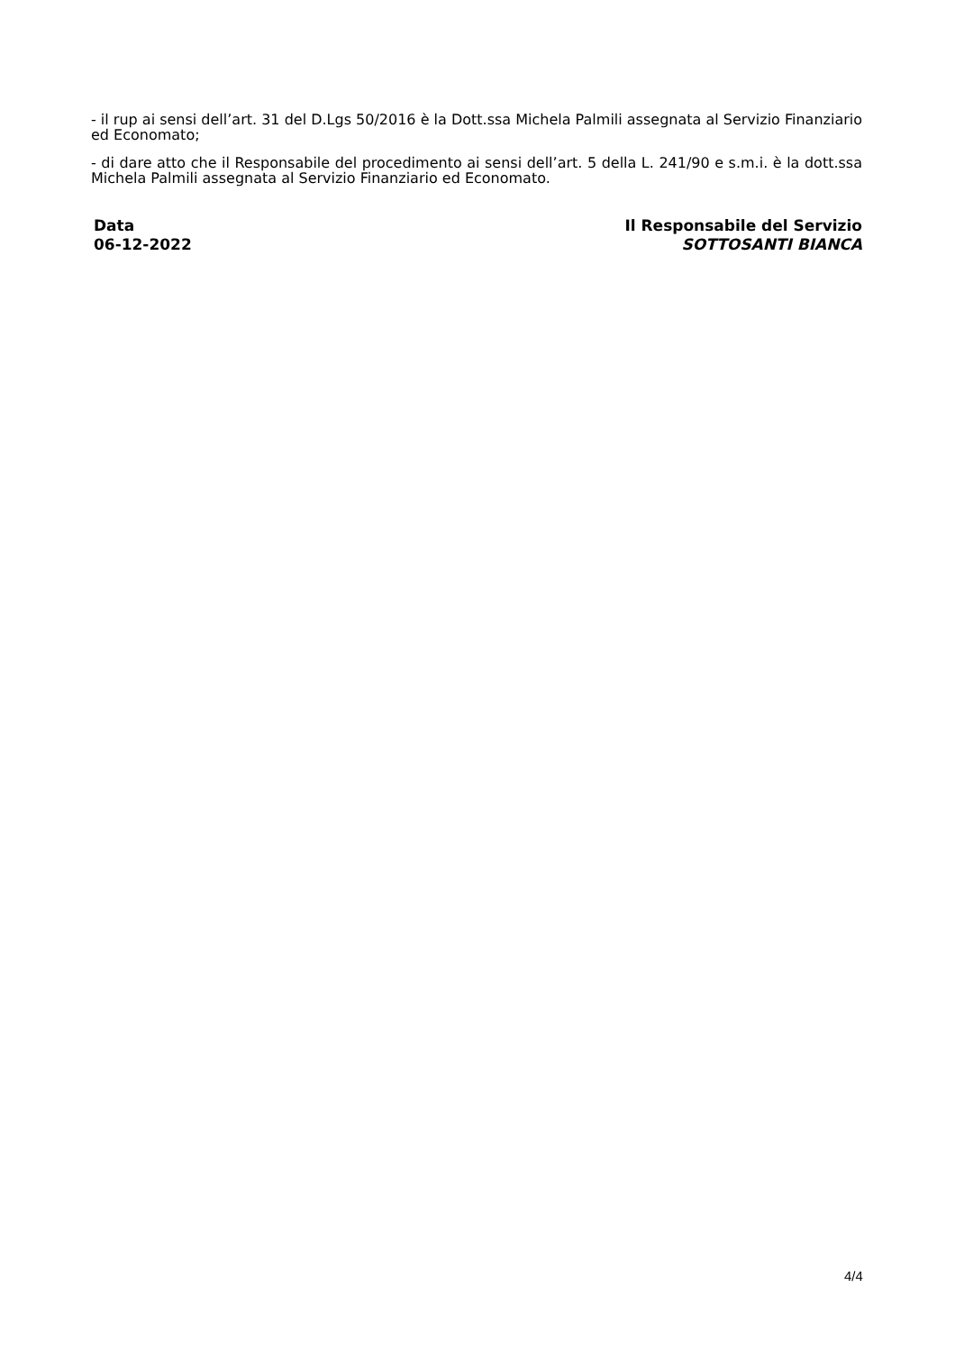- il rup ai sensi dell’art. 31 del D.Lgs 50/2016 è la Dott.ssa Michela Palmili assegnata al Servizio Finanziario ed Economato;
- di dare atto che il Responsabile del procedimento ai sensi dell’art. 5 della L. 241/90 e s.m.i. è la dott.ssa Michela Palmili assegnata al Servizio Finanziario ed Economato.
Data
06-12-2022
Il Responsabile del Servizio
SOTTOSANTI BIANCA
4/4